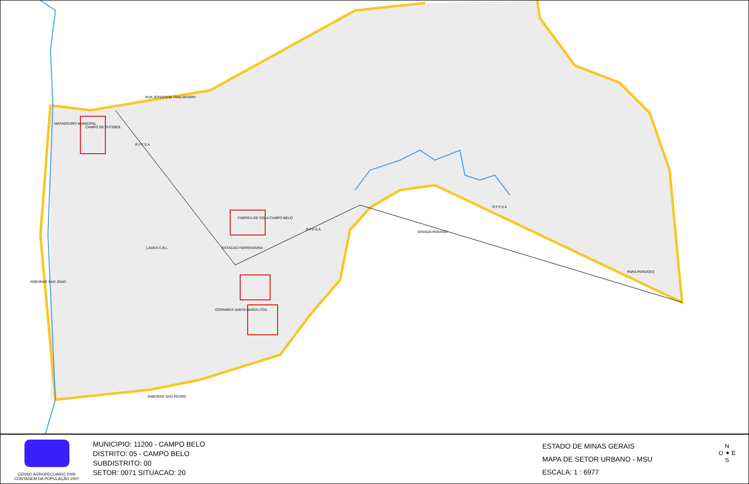RUA JEFERSON TAGLIAFERRI
MATADOURO MUNICIPAL
CAMPO DE FUTEBOL
R.F.F.S.A
FABRICA DE COLA CAMPO BELO
ESTACAO FERROVIARIA
LAGES C.B.L.
CERAMICA SANTA MARIA LTDA
GRANJA PARAISO
R.F.F.S.A.
R.F.F.S.A
PARA PERDOES
RIBEIRAO SAO JOAO
RIBEIRAO SAO PEDRO
CENSO AGROPECUARIO 2006
CONTAGEM DA POPULAÇÃO 2007
MUNICIPIO: 11200 - CAMPO BELO
DISTRITO: 05 - CAMPO BELO
SUBDISTRITO: 00
SETOR: 0071 SITUACAO: 20
ESTADO DE MINAS GERAIS
MAPA DE SETOR URBANO - MSU
ESCALA: 1 : 6977
N
O ✦ E
S